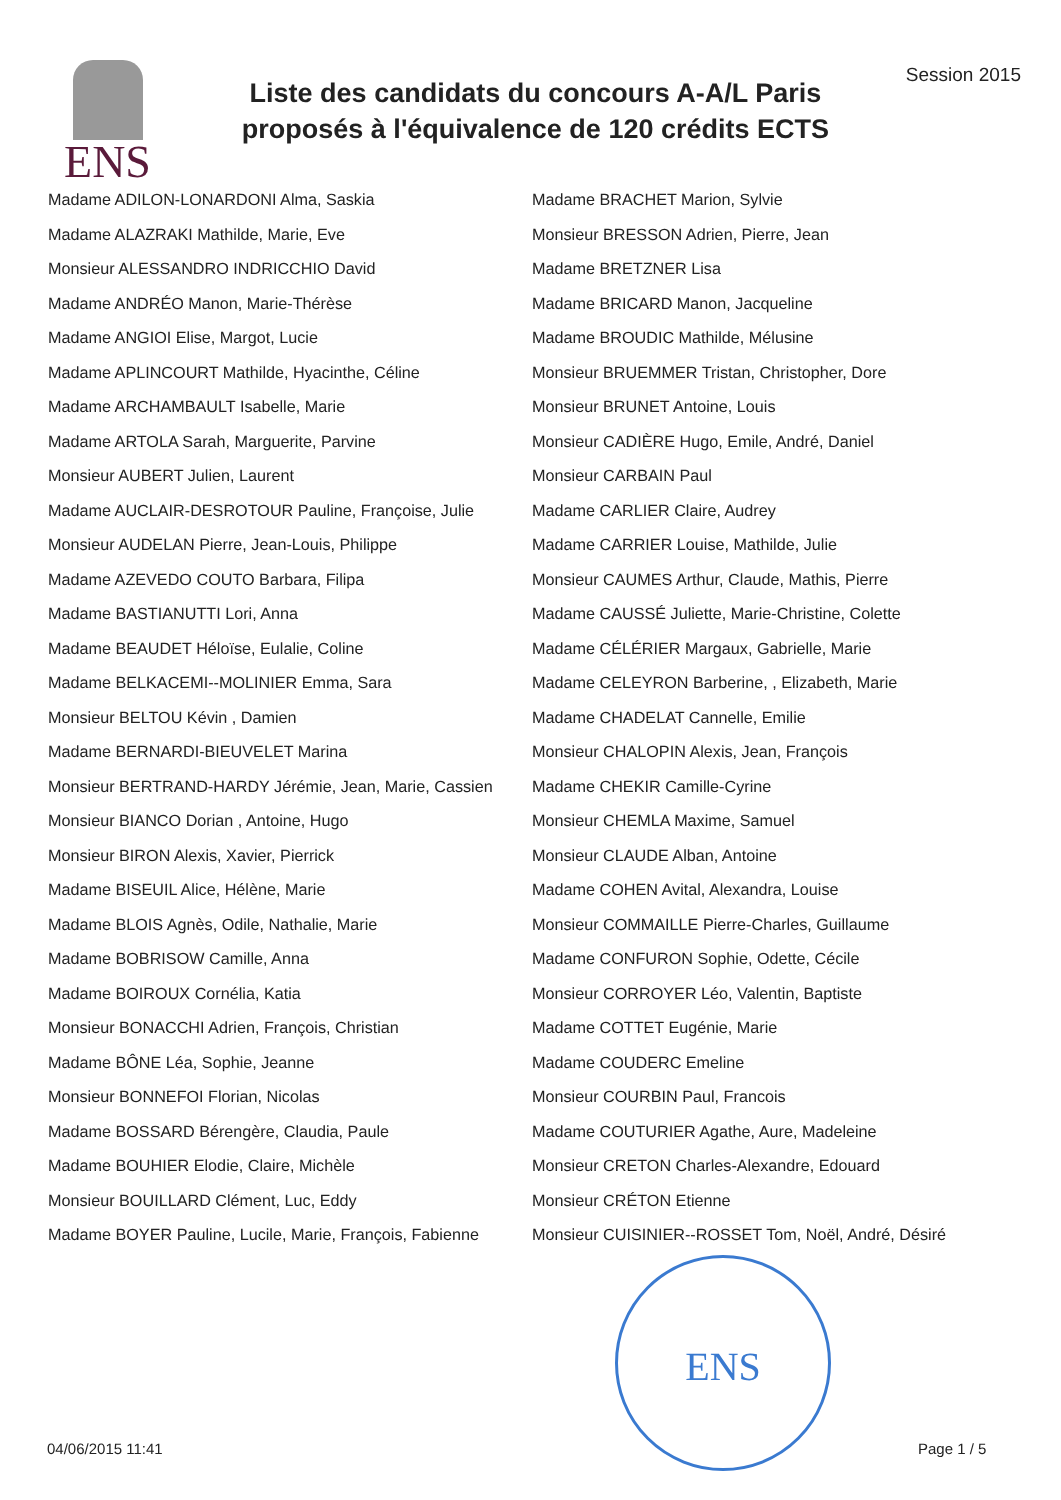ENS
Liste des candidats du concours A-A/L Paris
proposés à l'équivalence de 120 crédits ECTS
Session 2015
Madame ADILON-LONARDONI Alma, Saskia
Madame ALAZRAKI Mathilde, Marie, Eve
Monsieur ALESSANDRO INDRICCHIO David
Madame ANDRÉO Manon, Marie-Thérèse
Madame ANGIOI Elise, Margot, Lucie
Madame APLINCOURT Mathilde, Hyacinthe, Céline
Madame ARCHAMBAULT Isabelle, Marie
Madame ARTOLA Sarah, Marguerite, Parvine
Monsieur AUBERT Julien, Laurent
Madame AUCLAIR-DESROTOUR Pauline, Françoise, Julie
Monsieur AUDELAN Pierre, Jean-Louis, Philippe
Madame AZEVEDO COUTO Barbara, Filipa
Madame BASTIANUTTI Lori, Anna
Madame BEAUDET Héloïse, Eulalie, Coline
Madame BELKACEMI--MOLINIER Emma, Sara
Monsieur BELTOU Kévin , Damien
Madame BERNARDI-BIEUVELET Marina
Monsieur BERTRAND-HARDY Jérémie, Jean, Marie, Cassien
Monsieur BIANCO Dorian , Antoine, Hugo
Monsieur BIRON Alexis, Xavier, Pierrick
Madame BISEUIL Alice, Hélène, Marie
Madame BLOIS Agnès, Odile, Nathalie, Marie
Madame BOBRISOW Camille, Anna
Madame BOIROUX Cornélia, Katia
Monsieur BONACCHI Adrien, François, Christian
Madame BÔNE Léa, Sophie, Jeanne
Monsieur BONNEFOI Florian, Nicolas
Madame BOSSARD Bérengère, Claudia, Paule
Madame BOUHIER Elodie, Claire, Michèle
Monsieur BOUILLARD Clément, Luc, Eddy
Madame BOYER Pauline, Lucile, Marie, François, Fabienne
Madame BRACHET Marion, Sylvie
Monsieur BRESSON Adrien, Pierre, Jean
Madame BRETZNER Lisa
Madame BRICARD Manon, Jacqueline
Madame BROUDIC Mathilde, Mélusine
Monsieur BRUEMMER Tristan, Christopher, Dore
Monsieur BRUNET Antoine, Louis
Monsieur CADIÈRE Hugo, Emile, André, Daniel
Monsieur CARBAIN Paul
Madame CARLIER Claire, Audrey
Madame CARRIER Louise, Mathilde, Julie
Monsieur CAUMES Arthur, Claude, Mathis, Pierre
Madame CAUSSÉ Juliette, Marie-Christine, Colette
Madame CÉLÉRIER Margaux, Gabrielle, Marie
Madame CELEYRON Barberine, , Elizabeth, Marie
Madame CHADELAT Cannelle, Emilie
Monsieur CHALOPIN Alexis, Jean, François
Madame CHEKIR Camille-Cyrine
Monsieur CHEMLA Maxime, Samuel
Monsieur CLAUDE Alban, Antoine
Madame COHEN Avital, Alexandra, Louise
Monsieur COMMAILLE Pierre-Charles, Guillaume
Madame CONFURON Sophie, Odette, Cécile
Monsieur CORROYER Léo, Valentin, Baptiste
Madame COTTET Eugénie, Marie
Madame COUDERC Emeline
Monsieur COURBIN Paul, Francois
Madame COUTURIER Agathe, Aure, Madeleine
Monsieur CRETON Charles-Alexandre, Edouard
Monsieur CRÉTON Etienne
Monsieur CUISINIER--ROSSET Tom, Noël, André, Désiré
ENS
04/06/2015 11:41 Page 1 / 5